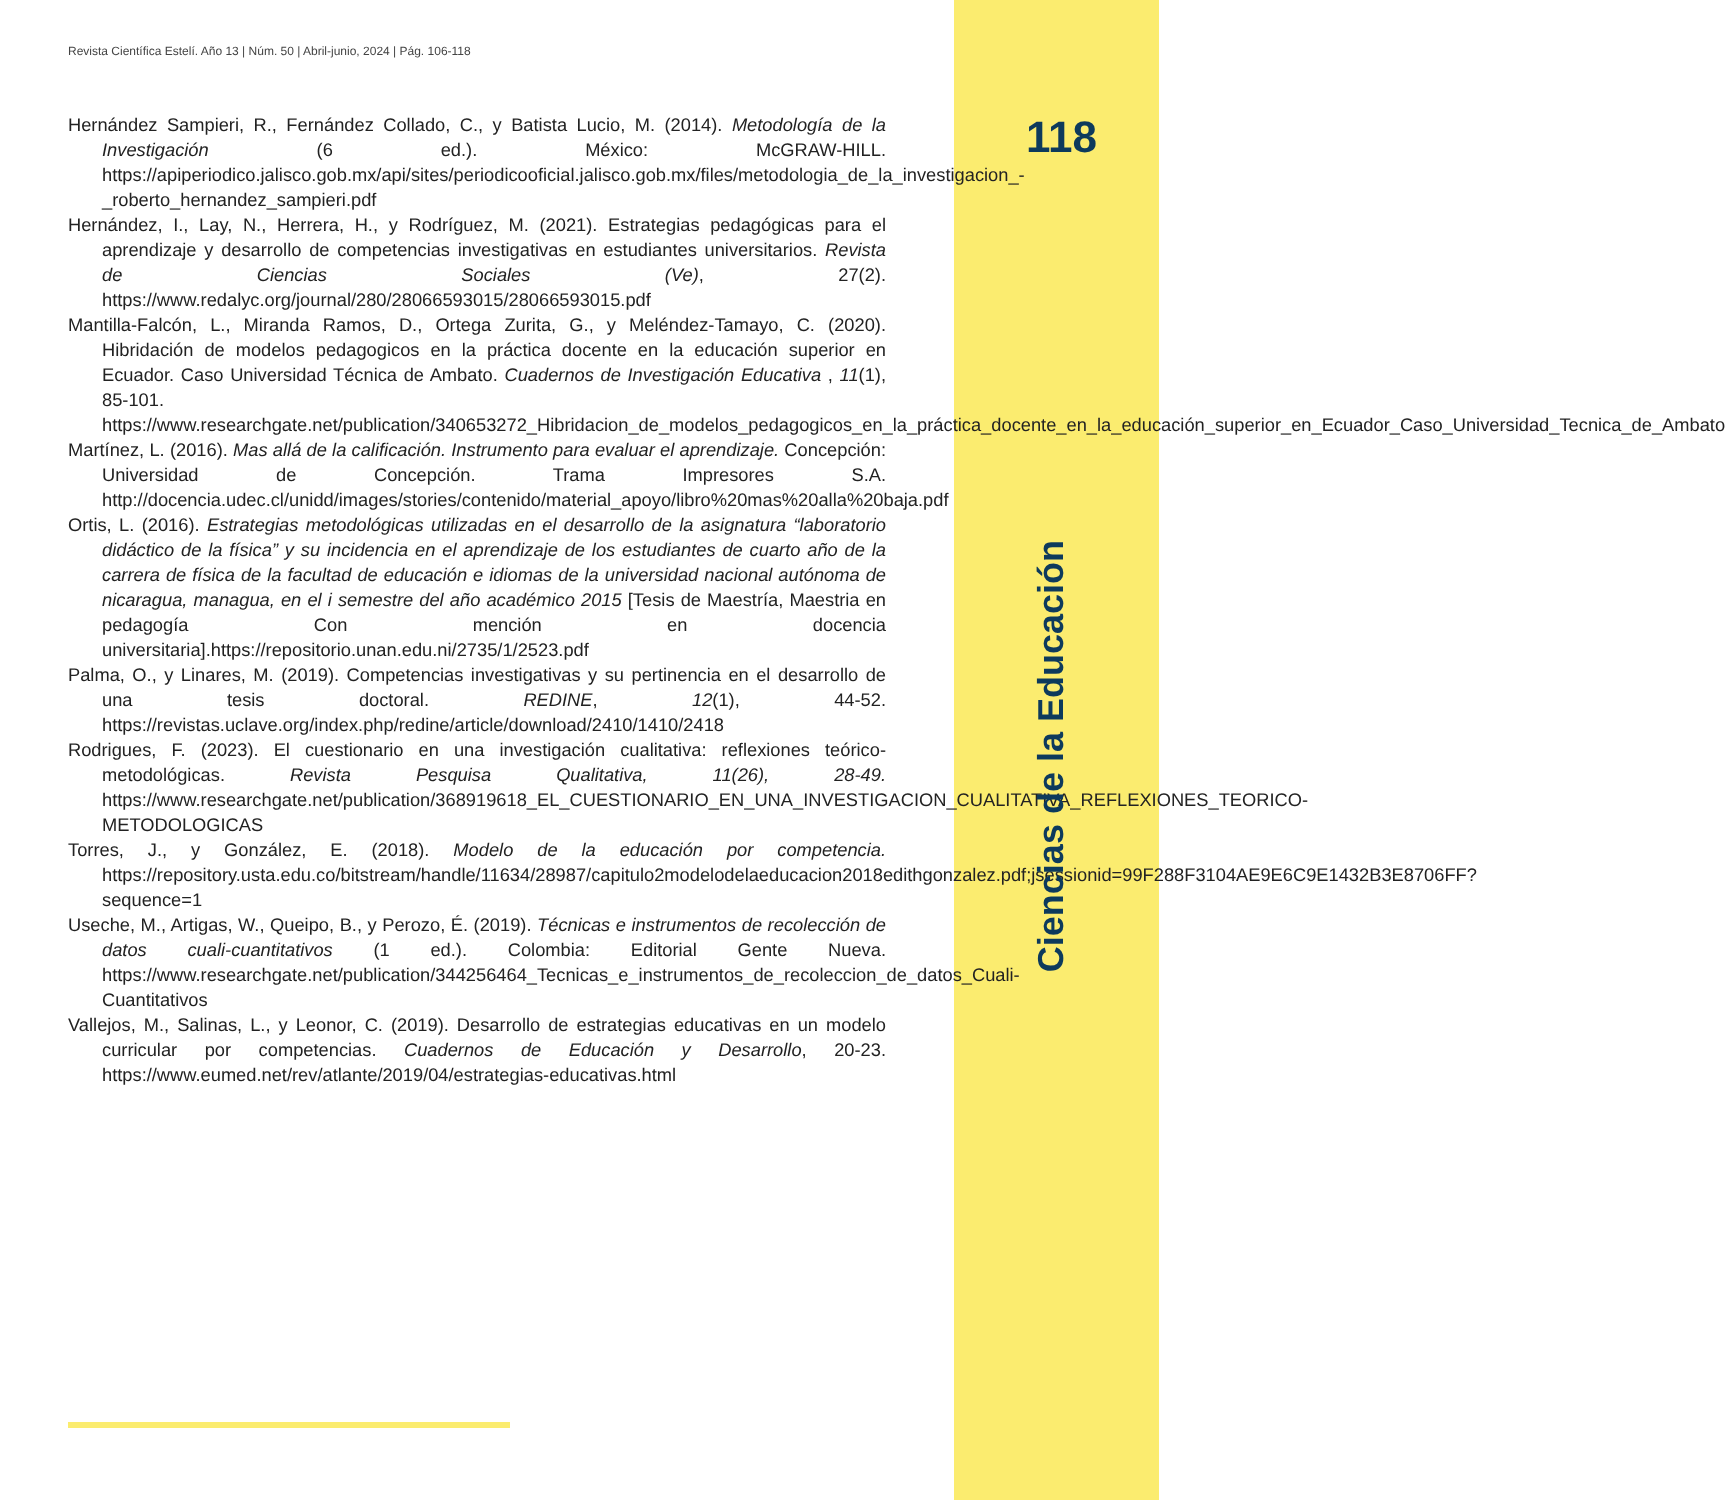Revista Científica Estelí. Año 13 | Núm. 50 | Abril-junio, 2024 | Pág. 106-118
Hernández Sampieri, R., Fernández Collado, C., y Batista Lucio, M. (2014). Metodología de la Investigación (6 ed.). México: McGRAW-HILL. https://apiperiodico.jalisco.gob.mx/api/sites/periodicooficial.jalisco.gob.mx/files/metodologia_de_la_investigacion_-_roberto_hernandez_sampieri.pdf
Hernández, I., Lay, N., Herrera, H., y Rodríguez, M. (2021). Estrategias pedagógicas para el aprendizaje y desarrollo de competencias investigativas en estudiantes universitarios. Revista de Ciencias Sociales (Ve), 27(2). https://www.redalyc.org/journal/280/28066593015/28066593015.pdf
Mantilla-Falcón, L., Miranda Ramos, D., Ortega Zurita, G., y Meléndez-Tamayo, C. (2020). Hibridación de modelos pedagogicos en la práctica docente en la educación superior en Ecuador. Caso Universidad Técnica de Ambato. Cuadernos de Investigación Educativa , 11(1), 85-101. https://www.researchgate.net/publication/340653272_Hibridacion_de_modelos_pedagogicos_en_la_práctica_docente_en_la_educación_superior_en_Ecuador_Caso_Universidad_Tecnica_de_Ambato
Martínez, L. (2016). Mas allá de la calificación. Instrumento para evaluar el aprendizaje. Concepción: Universidad de Concepción. Trama Impresores S.A. http://docencia.udec.cl/unidd/images/stories/contenido/material_apoyo/libro%20mas%20alla%20baja.pdf
Ortis, L. (2016). Estrategias metodológicas utilizadas en el desarrollo de la asignatura “laboratorio didáctico de la física” y su incidencia en el aprendizaje de los estudiantes de cuarto año de la carrera de física de la facultad de educación e idiomas de la universidad nacional autónoma de nicaragua, managua, en el i semestre del año académico 2015 [Tesis de Maestría, Maestria en pedagogía Con mención en docencia universitaria].https://repositorio.unan.edu.ni/2735/1/2523.pdf
Palma, O., y Linares, M. (2019). Competencias investigativas y su pertinencia en el desarrollo de una tesis doctoral. REDINE, 12(1), 44-52. https://revistas.uclave.org/index.php/redine/article/download/2410/1410/2418
Rodrigues, F. (2023). El cuestionario en una investigación cualitativa: reflexiones teórico-metodológicas. Revista Pesquisa Qualitativa, 11(26), 28-49. https://www.researchgate.net/publication/368919618_EL_CUESTIONARIO_EN_UNA_INVESTIGACION_CUALITATIVA_REFLEXIONES_TEORICO-METODOLOGICAS
Torres, J., y González, E. (2018). Modelo de la educación por competencia. https://repository.usta.edu.co/bitstream/handle/11634/28987/capitulo2modelodelaeducacion2018edithgonzalez.pdf;jsessionid=99F288F3104AE9E6C9E1432B3E8706FF?sequence=1
Useche, M., Artigas, W., Queipo, B., y Perozo, É. (2019). Técnicas e instrumentos de recolección de datos cuali-cuantitativos (1 ed.). Colombia: Editorial Gente Nueva. https://www.researchgate.net/publication/344256464_Tecnicas_e_instrumentos_de_recoleccion_de_datos_Cuali-Cuantitativos
Vallejos, M., Salinas, L., y Leonor, C. (2019). Desarrollo de estrategias educativas en un modelo curricular por competencias. Cuadernos de Educación y Desarrollo, 20-23. https://www.eumed.net/rev/atlante/2019/04/estrategias-educativas.html
118
Ciencias de la Educación